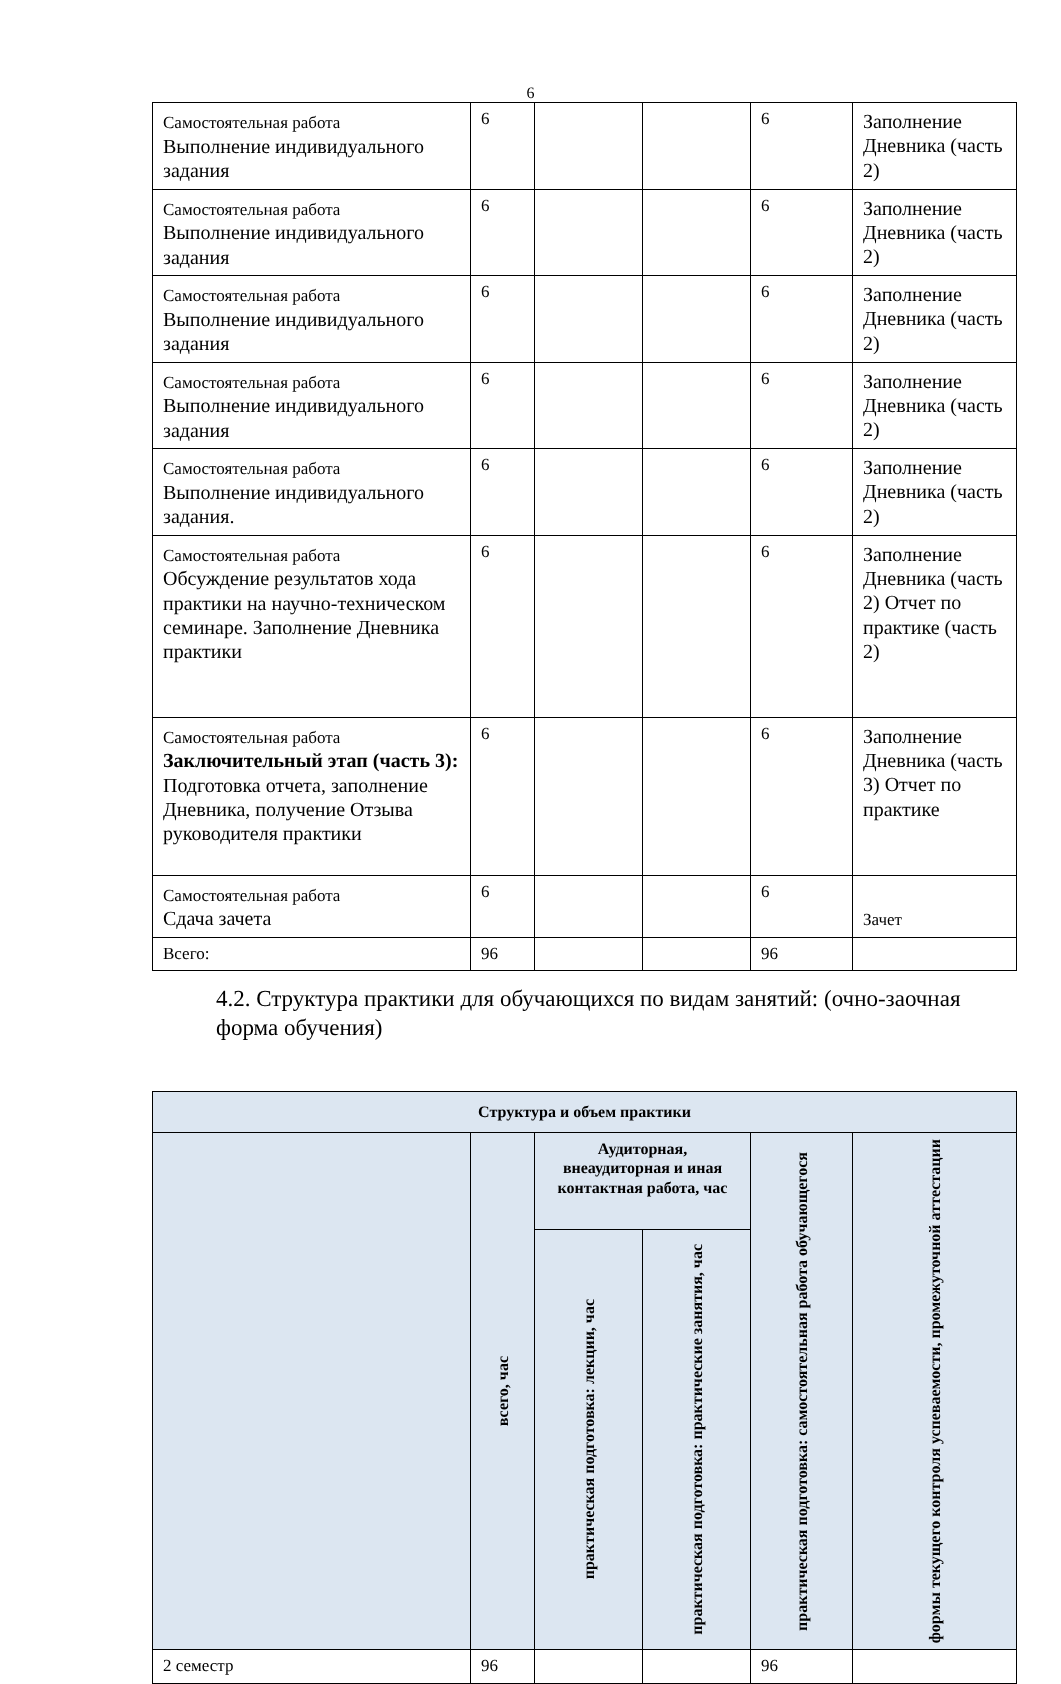6
| Самостоятельная работа Выполнение индивидуального задания | 6 | | | 6 | Заполнение Дневника (часть 2) |
| Самостоятельная работа Выполнение индивидуального задания | 6 | | | 6 | Заполнение Дневника (часть 2) |
| Самостоятельная работа Выполнение индивидуального задания | 6 | | | 6 | Заполнение Дневника (часть 2) |
| Самостоятельная работа Выполнение индивидуального задания | 6 | | | 6 | Заполнение Дневника (часть 2) |
| Самостоятельная работа Выполнение индивидуального задания. | 6 | | | 6 | Заполнение Дневника (часть 2) |
| Самостоятельная работа Обсуждение результатов хода практики на научно-техническом семинаре. Заполнение Дневника практики | 6 | | | 6 | Заполнение Дневника (часть 2) Отчет по практике (часть 2) |
| Самостоятельная работа Заключительный этап (часть 3): Подготовка отчета, заполнение Дневника, получение Отзыва руководителя практики | 6 | | | 6 | Заполнение Дневника (часть 3) Отчет по практике |
| Самостоятельная работа Сдача зачета | 6 | | | 6 | Зачет |
| Всего: | 96 | | | 96 | |
4.2. Структура практики для обучающихся по видам занятий: (очно-заочная форма обучения)
| Структура и объем практики | | | | | |
| --- | --- | --- | --- | --- | --- |
| | всего, час | Аудиторная, внеаудиторная и иная контактная работа, час | | практическая подготовка: самостоятельная работа обучающегося | формы текущего контроля успеваемости, промежуточной аттестации |
| | | практическая подготовка: лекции, час | практическая подготовка: практические занятия, час | | |
| 2 семестр | 96 | | | 96 | |